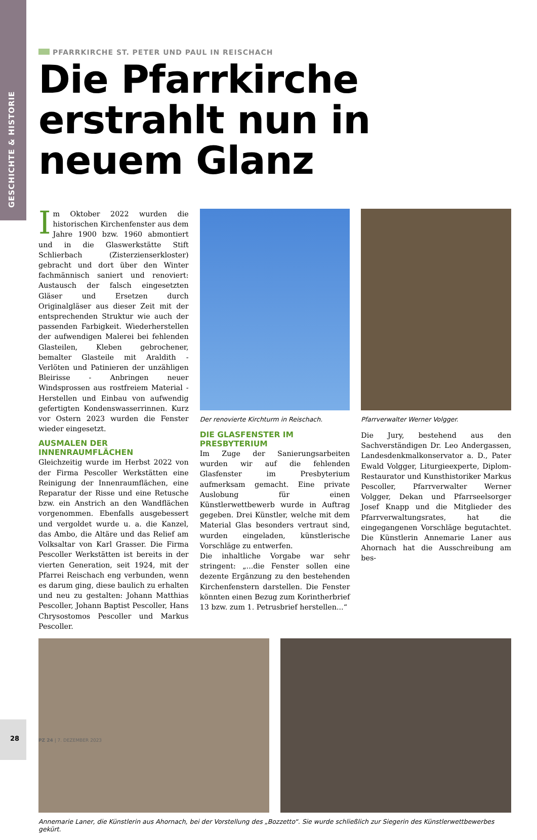GESCHICHTE & HISTORIE
PFARRKIRCHE ST. PETER UND PAUL IN REISCHACH
Die Pfarrkirche erstrahlt nun in neuem Glanz
Im Oktober 2022 wurden die historischen Kirchenfenster aus dem Jahre 1900 bzw. 1960 abmontiert und in die Glaswerkstätte Stift Schlierbach (Zisterzienserkloster) gebracht und dort über den Winter fachmännisch saniert und renoviert: Austausch der falsch eingesetzten Gläser und Ersetzen durch Originalgläser aus dieser Zeit mit der entsprechenden Struktur wie auch der passenden Farbigkeit. Wiederherstellen der aufwendigen Malerei bei fehlenden Glasteilen, Kleben gebrochener, bemalter Glasteile mit Araldith - Verlöten und Patinieren der unzähligen Bleirisse - Anbringen neuer Windsprossen aus rostfreiem Material - Herstellen und Einbau von aufwendig gefertigten Kondenswasserrinnen. Kurz vor Ostern 2023 wurden die Fenster wieder eingesetzt.
AUSMALEN DER INNENRAUMFLÄCHEN
Gleichzeitig wurde im Herbst 2022 von der Firma Pescoller Werkstätten eine Reinigung der Innenraumflächen, eine Reparatur der Risse und eine Retusche bzw. ein Anstrich an den Wandflächen vorgenommen. Ebenfalls ausgebessert und vergoldet wurde u. a. die Kanzel, das Ambo, die Altäre und das Relief am Volksaltar von Karl Grasser. Die Firma Pescoller Werkstätten ist bereits in der vierten Generation, seit 1924, mit der Pfarrei Reischach eng verbunden, wenn es darum ging, diese baulich zu erhalten und neu zu gestalten: Johann Matthias Pescoller, Johann Baptist Pescoller, Hans Chrysostomos Pescoller und Markus Pescoller.
Der renovierte Kirchturm in Reischach.
DIE GLASFENSTER IM PRESBYTERIUM
Im Zuge der Sanierungsarbeiten wurden wir auf die fehlenden Glasfenster im Presbyterium aufmerksam gemacht. Eine private Auslobung für einen Künstlerwettbewerb wurde in Auftrag gegeben. Drei Künstler, welche mit dem Material Glas besonders vertraut sind, wurden eingeladen, künstlerische Vorschläge zu entwerfen.
Die inhaltliche Vorgabe war sehr stringent: „...die Fenster sollen eine dezente Ergänzung zu den bestehenden Kirchenfenstern darstellen. Die Fenster könnten einen Bezug zum Korintherbrief 13 bzw. zum 1. Petrusbrief herstellen...“
Pfarrverwalter Werner Volgger.
Die Jury, bestehend aus den Sachverständigen Dr. Leo Andergassen, Landesdenkmalkonservator a. D., Pater Ewald Volgger, Liturgieexperte, Diplom-Restaurator und Kunsthistoriker Markus Pescoller, Pfarrverwalter Werner Volgger, Dekan und Pfarrseelsorger Josef Knapp und die Mitglieder des Pfarrverwaltungsrates, hat die eingegangenen Vorschläge begutachtet. Die Künstlerin Annemarie Laner aus Ahornach hat die Ausschreibung am bes-
Annemarie Laner, die Künstlerin aus Ahornach, bei der Vorstellung des „Bozzetto“. Sie wurde schließlich zur Siegerin des Künstlerwettbewerbes gekürt.
28 PZ 24 | 7. DEZEMBER 2023